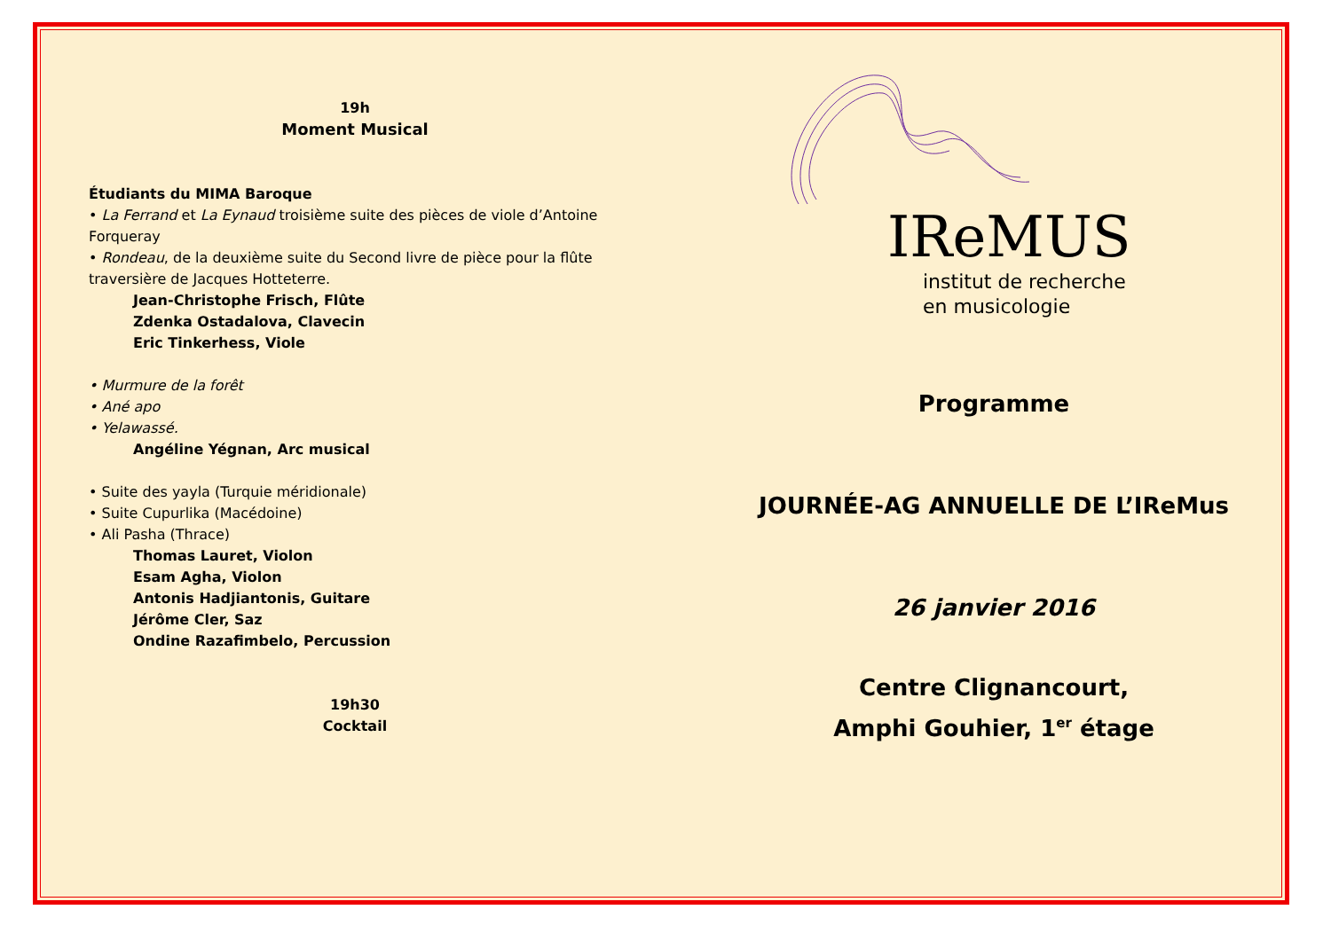19h
Moment Musical
Étudiants du MIMA Baroque
• La Ferrand et La Eynaud troisième suite des pièces de viole d’Antoine Forqueray
• Rondeau, de la deuxième suite du Second livre de pièce pour la flûte traversière de Jacques Hotteterre.
Jean-Christophe Frisch, Flûte
Zdenka Ostadalova, Clavecin
Eric Tinkerhess, Viole
• Murmure de la forêt
• Ané apo
• Yelawassé.
Angéline Yégnan, Arc musical
• Suite des yayla (Turquie méridionale)
• Suite Cupurlika (Macédoine)
• Ali Pasha (Thrace)
Thomas Lauret, Violon
Esam Agha, Violon
Antonis Hadjiantonis, Guitare
Jérôme Cler, Saz
Ondine Razafimbelo, Percussion
19h30
Cocktail
IReMUS
institut de recherche
en musicologie
Programme
JOURNÉE-AG ANNUELLE DE L’IReMus
26 janvier 2016
Centre Clignancourt,
Amphi Gouhier, 1<sup>er</sup> étage